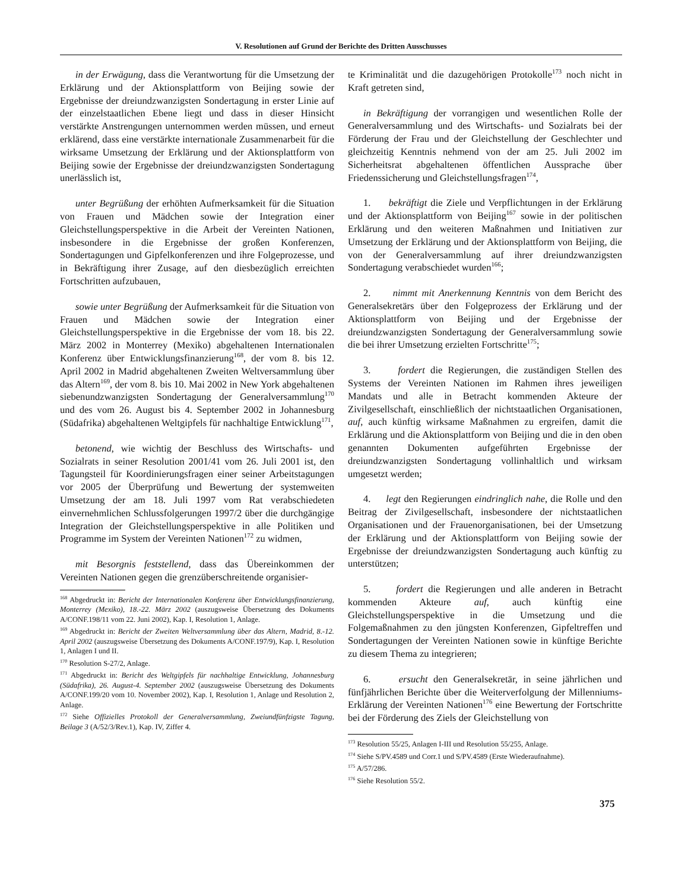V. Resolutionen auf Grund der Berichte des Dritten Ausschusses
in der Erwägung, dass die Verantwortung für die Umsetzung der Erklärung und der Aktionsplattform von Beijing sowie der Ergebnisse der dreiundzwanzigsten Sondertagung in erster Linie auf der einzelstaatlichen Ebene liegt und dass in dieser Hinsicht verstärkte Anstrengungen unternommen werden müssen, und erneut erklärend, dass eine verstärkte internationale Zusammenarbeit für die wirksame Umsetzung der Erklärung und der Aktionsplattform von Beijing sowie der Ergebnisse der dreiundzwanzigsten Sondertagung unerlässlich ist,
unter Begrüßung der erhöhten Aufmerksamkeit für die Situation von Frauen und Mädchen sowie der Integration einer Gleichstellungsperspektive in die Arbeit der Vereinten Nationen, insbesondere in die Ergebnisse der großen Konferenzen, Sondertagungen und Gipfelkonferenzen und ihre Folgeprozesse, und in Bekräftigung ihrer Zusage, auf den diesbezüglich erreichten Fortschritten aufzubauen,
sowie unter Begrüßung der Aufmerksamkeit für die Situation von Frauen und Mädchen sowie der Integration einer Gleichstellungsperspektive in die Ergebnisse der vom 18. bis 22. März 2002 in Monterrey (Mexiko) abgehaltenen Internationalen Konferenz über Entwicklungsfinanzierung<sup>168</sup>, der vom 8. bis 12. April 2002 in Madrid abgehaltenen Zweiten Weltversammlung über das Altern<sup>169</sup>, der vom 8. bis 10. Mai 2002 in New York abgehaltenen siebenundzwanzigsten Sondertagung der Generalversammlung<sup>170</sup> und des vom 26. August bis 4. September 2002 in Johannesburg (Südafrika) abgehaltenen Weltgipfels für nachhaltige Entwicklung<sup>171</sup>,
betonend, wie wichtig der Beschluss des Wirtschafts- und Sozialrats in seiner Resolution 2001/41 vom 26. Juli 2001 ist, den Tagungsteil für Koordinierungsfragen einer seiner Arbeitstagungen vor 2005 der Überprüfung und Bewertung der systemweiten Umsetzung der am 18. Juli 1997 vom Rat verabschiedeten einvernehmlichen Schlussfolgerungen 1997/2 über die durchgängige Integration der Gleichstellungsperspektive in alle Politiken und Programme im System der Vereinten Nationen<sup>172</sup> zu widmen,
mit Besorgnis feststellend, dass das Übereinkommen der Vereinten Nationen gegen die grenzüberschreitende organisier-
<sup>168</sup> Abgedruckt in: Bericht der Internationalen Konferenz über Entwicklungsfinanzierung, Monterrey (Mexiko), 18.-22. März 2002 (auszugsweise Übersetzung des Dokuments A/CONF.198/11 vom 22. Juni 2002), Kap. I, Resolution 1, Anlage.
<sup>169</sup> Abgedruckt in: Bericht der Zweiten Weltversammlung über das Altern, Madrid, 8.-12. April 2002 (auszugsweise Übersetzung des Dokuments A/CONF.197/9), Kap. I, Resolution 1, Anlagen I und II.
<sup>170</sup> Resolution S-27/2, Anlage.
<sup>171</sup> Abgedruckt in: Bericht des Weltgipfels für nachhaltige Entwicklung, Johannesburg (Südafrika), 26. August-4. September 2002 (auszugsweise Übersetzung des Dokuments A/CONF.199/20 vom 10. November 2002), Kap. I, Resolution 1, Anlage und Resolution 2, Anlage.
<sup>172</sup> Siehe Offizielles Protokoll der Generalversammlung, Zweiundfünfzigste Tagung, Beilage 3 (A/52/3/Rev.1), Kap. IV, Ziffer 4.
te Kriminalität und die dazugehörigen Protokolle<sup>173</sup> noch nicht in Kraft getreten sind,
in Bekräftigung der vorrangigen und wesentlichen Rolle der Generalversammlung und des Wirtschafts- und Sozialrats bei der Förderung der Frau und der Gleichstellung der Geschlechter und gleichzeitig Kenntnis nehmend von der am 25. Juli 2002 im Sicherheitsrat abgehaltenen öffentlichen Aussprache über Friedenssicherung und Gleichstellungsfragen<sup>174</sup>,
1. bekräftigt die Ziele und Verpflichtungen in der Erklärung und der Aktionsplattform von Beijing<sup>167</sup> sowie in der politischen Erklärung und den weiteren Maßnahmen und Initiativen zur Umsetzung der Erklärung und der Aktionsplattform von Beijing, die von der Generalversammlung auf ihrer dreiundzwanzigsten Sondertagung verabschiedet wurden<sup>166</sup>;
2. nimmt mit Anerkennung Kenntnis von dem Bericht des Generalsekretärs über den Folgeprozess der Erklärung und der Aktionsplattform von Beijing und der Ergebnisse der dreiundzwanzigsten Sondertagung der Generalversammlung sowie die bei ihrer Umsetzung erzielten Fortschritte<sup>175</sup>;
3. fordert die Regierungen, die zuständigen Stellen des Systems der Vereinten Nationen im Rahmen ihres jeweiligen Mandats und alle in Betracht kommenden Akteure der Zivilgesellschaft, einschließlich der nichtstaatlichen Organisationen, auf, auch künftig wirksame Maßnahmen zu ergreifen, damit die Erklärung und die Aktionsplattform von Beijing und die in den oben genannten Dokumenten aufgeführten Ergebnisse der dreiundzwanzigsten Sondertagung vollinhaltlich und wirksam umgesetzt werden;
4. legt den Regierungen eindringlich nahe, die Rolle und den Beitrag der Zivilgesellschaft, insbesondere der nichtstaatlichen Organisationen und der Frauenorganisationen, bei der Umsetzung der Erklärung und der Aktionsplattform von Beijing sowie der Ergebnisse der dreiundzwanzigsten Sondertagung auch künftig zu unterstützen;
5. fordert die Regierungen und alle anderen in Betracht kommenden Akteure auf, auch künftig eine Gleichstellungsperspektive in die Umsetzung und die Folgemaßnahmen zu den jüngsten Konferenzen, Gipfeltreffen und Sondertagungen der Vereinten Nationen sowie in künftige Berichte zu diesem Thema zu integrieren;
6. ersucht den Generalsekretär, in seine jährlichen und fünfjährlichen Berichte über die Weiterverfolgung der Millenniums-Erklärung der Vereinten Nationen<sup>176</sup> eine Bewertung der Fortschritte bei der Förderung des Ziels der Gleichstellung von
<sup>173</sup> Resolution 55/25, Anlagen I-III und Resolution 55/255, Anlage.
<sup>174</sup> Siehe S/PV.4589 und Corr.1 und S/PV.4589 (Erste Wiederaufnahme).
<sup>175</sup> A/57/286.
<sup>176</sup> Siehe Resolution 55/2.
375